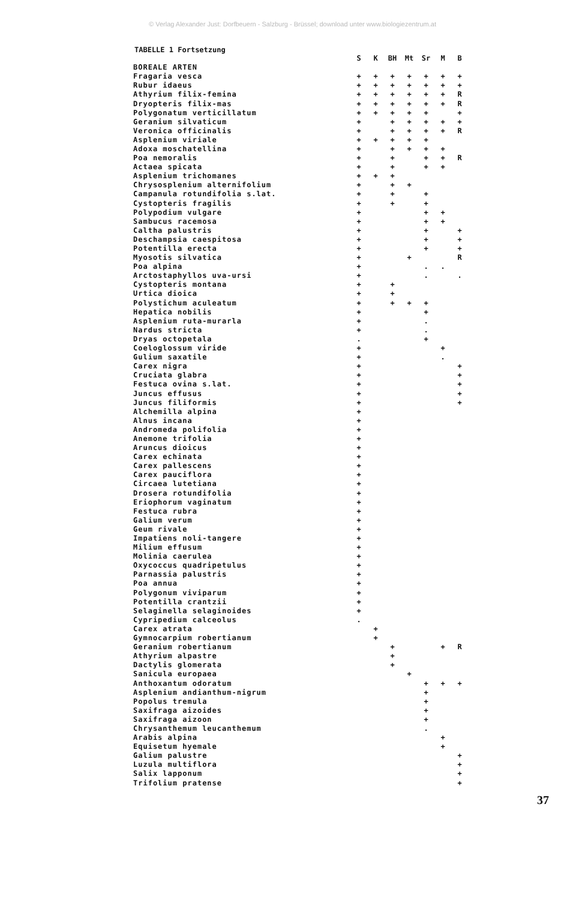© Verlag Alexander Just: Dorfbeuern - Salzburg - Brüssel; download unter www.biologiezentrum.at
TABELLE 1 Fortsetzung
| | S | K | BH | Mt | Sr | M | B |
| --- | --- | --- | --- | --- | --- | --- | --- |
| BOREALE ARTEN | | | | | | | |
| Fragaria vesca | + | + | + | + | + | + | + |
| Rubur idaeus | + | + | + | + | + | + | + |
| Athyrium filix-femina | + | + | + | + | + | + | R |
| Dryopteris filix-mas | + | + | + | + | + | + | R |
| Polygonatum verticillatum | + | + | + | + | + | | + |
| Geranium silvaticum | + | | + | + | + | + | + |
| Veronica officinalis | + | | + | + | + | + | R |
| Asplenium viriale | + | + | + | + | + | | |
| Adoxa moschatellina | + | | + | + | + | + | |
| Poa nemoralis | + | | + | | + | + | R |
| Actaea spicata | + | | + | | + | + | |
| Asplenium trichomanes | + | + | + | | | | |
| Chrysosplenium alternifolium | + | | + | + | | | |
| Campanula rotundifolia s.lat. | + | | + | | + | | |
| Cystopteris fragilis | + | | + | | + | | |
| Polypodium vulgare | + | | | | + | + | |
| Sambucus racemosa | + | | | | + | + | |
| Caltha palustris | + | | | | + | | + |
| Deschampsia caespitosa | + | | | | + | | + |
| Potentilla erecta | + | | | | + | | + |
| Myosotis silvatica | + | | | + | | | R |
| Poa alpina | + | | | | . | . | |
| Arctostaphyllos uva-ursi | + | | | | . | | . |
| Cystopteris montana | + | | + | | | | |
| Urtica dioica | + | | + | | | | |
| Polystichum aculeatum | + | | + | + | + | | |
| Hepatica nobilis | + | | | | + | | |
| Asplenium ruta-murarla | + | | | | . | | |
| Nardus stricta | + | | | | . | | |
| Dryas octopetala | . | | | | + | | |
| Coeloglossum viride | + | | | | | + | |
| Gulium saxatile | + | | | | | . | |
| Carex nigra | + | | | | | | + |
| Cruciata glabra | + | | | | | | + |
| Festuca ovina s.lat. | + | | | | | | + |
| Juncus effusus | + | | | | | | + |
| Juncus filiformis | + | | | | | | + |
| Alchemilla alpina | + | | | | | | |
| Alnus incana | + | | | | | | |
| Andromeda polifolia | + | | | | | | |
| Anemone trifolia | + | | | | | | |
| Aruncus dioicus | + | | | | | | |
| Carex echinata | + | | | | | | |
| Carex pallescens | + | | | | | | |
| Carex pauciflora | + | | | | | | |
| Circaea lutetiana | + | | | | | | |
| Drosera rotundifolia | + | | | | | | |
| Eriophorum vaginatum | + | | | | | | |
| Festuca rubra | + | | | | | | |
| Galium verum | + | | | | | | |
| Geum rivale | + | | | | | | |
| Impatiens noli-tangere | + | | | | | | |
| Milium effusum | + | | | | | | |
| Molinia caerulea | + | | | | | | |
| Oxycoccus quadripetulus | + | | | | | | |
| Parnassia palustris | + | | | | | | |
| Poa annua | + | | | | | | |
| Polygonum viviparum | + | | | | | | |
| Potentilla crantzii | + | | | | | | |
| Selaginella selaginoides | + | | | | | | |
| Cypripedium calceolus | . | | | | | | |
| Carex atrata | | + | | | | | |
| Gymnocarpium robertianum | | + | | | | | |
| Geranium robertianum | | | + | | | + | R |
| Athyrium alpastre | | | + | | | | |
| Dactylis glomerata | | | + | | | | |
| Sanicula europaea | | | | + | | | |
| Anthoxantum odoratum | | | | | + | + | + |
| Asplenium andianthum-nigrum | | | | | + | | |
| Popolus tremula | | | | | + | | |
| Saxifraga aizoides | | | | | + | | |
| Saxifraga aizoon | | | | | + | | |
| Chrysanthemum leucanthemum | | | | | . | | |
| Arabis alpina | | | | | | + | |
| Equisetum hyemale | | | | | | + | |
| Galium palustre | | | | | | | + |
| Luzula multiflora | | | | | | | + |
| Salix lapponum | | | | | | | + |
| Trifolium pratense | | | | | | | + |
37